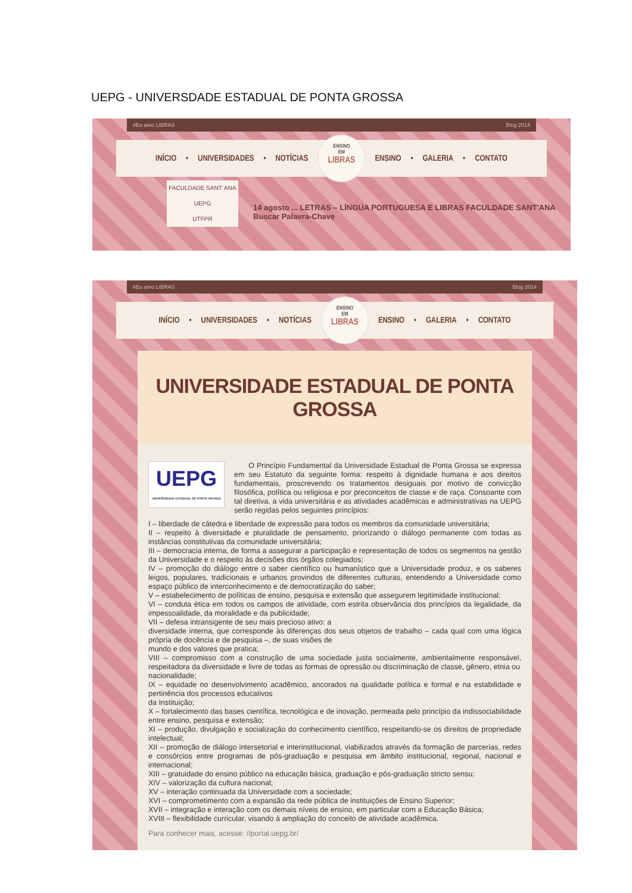UEPG - UNIVERSDADE ESTADUAL DE PONTA GROSSA
#Eu amo LIBRAS Blog 2014
INÍCIO • UNIVERSIDADES • NOTÍCIAS
ENSINO
EM
LIBRAS
ENSINO • GALERIA • CONTATO
FACULDADE SANT´ANA
UEPG
UTFPR
14 agosto ... LETRAS – LÍNGUA PORTUGUESA E LIBRAS FACULDADE SANT'ANA Buscar Palavra-Chave
#Eu amo LIBRAS Blog 2014
INÍCIO • UNIVERSIDADES • NOTÍCIAS
ENSINO
EM
LIBRAS
ENSINO • GALERIA • CONTATO
UNIVERSIDADE ESTADUAL DE PONTA GROSSA
UEPG
UNIVERSIDADE ESTADUAL DE PONTA GROSSA
O Princípio Fundamental da Universidade Estadual de Ponta Grossa se expressa em seu Estatuto da seguinte forma: respeito à dignidade humana e aos direitos fundamentais, proscrevendo os tratamentos desiguais por motivo de convicção filosófica, política ou religiosa e por preconceitos de classe e de raça. Consoante com tal diretiva, a vida universitária e as atividades acadêmicas e administrativas na UEPG serão regidas pelos seguintes princípios:
I – liberdade de cátedra e liberdade de expressão para todos os membros da comunidade universitária;
II – respeito à diversidade e pluralidade de pensamento, priorizando o diálogo permanente com todas as instâncias constitutivas da comunidade universitária;
III – democracia interna, de forma a assegurar a participação e representação de todos os segmentos na gestão da Universidade e o respeito às decisões dos órgãos colegiados;
IV – promoção do diálogo entre o saber científico ou humanístico que a Universidade produz, e os saberes leigos, populares, tradicionais e urbanos provindos de diferentes culturas, entendendo a Universidade como espaço público de interconhecimento e de democratização do saber;
V – estabelecimento de políticas de ensino, pesquisa e extensão que assegurem legitimidade institucional;
VI – conduta ética em todos os campos de atividade, com estrita observância dos princípios da legalidade, da impessoalidade, da moralidade e da publicidade;
VII – defesa intransigente de seu mais precioso ativo: a
diversidade interna, que corresponde às diferenças dos seus objetos de trabalho – cada qual com uma lógica própria de docência e de pesquisa –, de suas visões de
mundo e dos valores que pratica;
VIII – compromisso com a construção de uma sociedade justa socialmente, ambientalmente responsável, respeitadora da diversidade e livre de todas as formas de opressão ou discriminação de classe, gênero, etnia ou
nacionalidade;
IX – equidade no desenvolvimento acadêmico, ancorados na qualidade política e formal e na estabilidade e pertinência dos processos educativos
da Instituição;
X – fortalecimento das bases científica, tecnológica e de inovação, permeada pelo princípio da indissociabilidade entre ensino, pesquisa e extensão;
XI – produção, divulgação e socialização do conhecimento científico, respeitando-se os direitos de propriedade intelectual;
XII – promoção de diálogo intersetorial e interinstitucional, viabilizados através da formação de parcerias, redes e consórcios entre programas de pós-graduação e pesquisa em âmbito institucional, regional, nacional e internacional;
XIII – gratuidade do ensino público na educação básica, graduação e pós-graduação stricto sensu;
XIV – valorização da cultura nacional;
XV – interação continuada da Universidade com a sociedade;
XVI – comprometimento com a expansão da rede pública de instituições de Ensino Superior;
XVII – integração e interação com os demais níveis de ensino, em particular com a Educação Básica;
XVIII – flexibilidade curricular, visando à ampliação do conceito de atividade acadêmica.
Para conhecer mais, acesse: //portal.uepg.br/